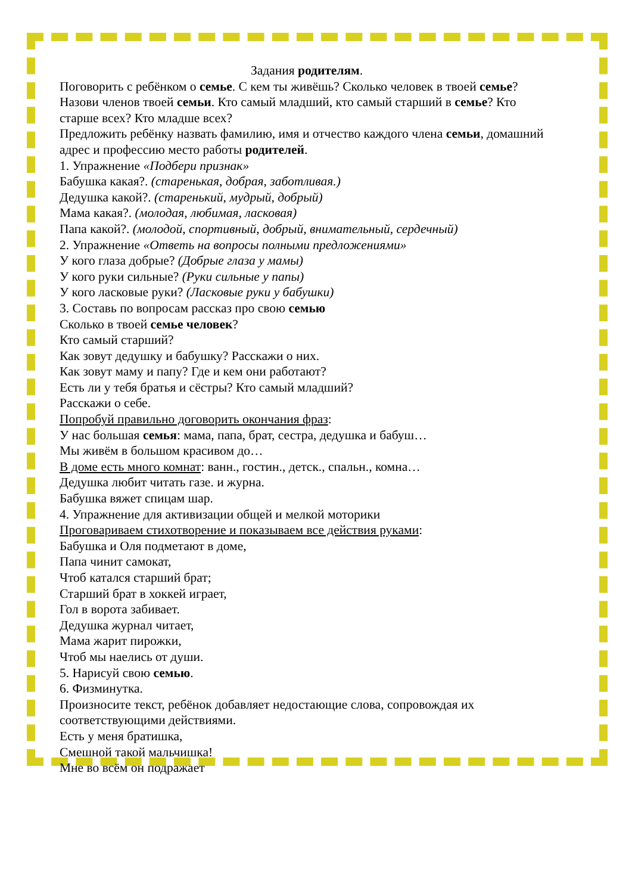Задания родителям.
Поговорить с ребёнком о семье. С кем ты живёшь? Сколько человек в твоей семье? Назови членов твоей семьи. Кто самый младший, кто самый старший в семье? Кто старше всех? Кто младше всех?
Предложить ребёнку назвать фамилию, имя и отчество каждого члена семьи, домашний адрес и профессию место работы родителей.
1. Упражнение «Подбери признак»
Бабушка какая?. (старенькая, добрая, заботливая.)
Дедушка какой?. (старенький, мудрый, добрый)
Мама какая?. (молодая, любимая, ласковая)
Папа какой?. (молодой, спортивный, добрый, внимательный, сердечный)
2. Упражнение «Ответь на вопросы полными предложениями»
У кого глаза добрые? (Добрые глаза у мамы)
У кого руки сильные? (Руки сильные у папы)
У кого ласковые руки? (Ласковые руки у бабушки)
3. Составь по вопросам рассказ про свою семью
Сколько в твоей семье человек?
Кто самый старший?
Как зовут дедушку и бабушку? Расскажи о них.
Как зовут маму и папу? Где и кем они работают?
Есть ли у тебя братья и сёстры? Кто самый младший?
Расскажи о себе.
Попробуй правильно договорить окончания фраз:
У нас большая семья: мама, папа, брат, сестра, дедушка и бабуш…
Мы живём в большом красивом до…
В доме есть много комнат: ванн., гостин., детск., спальн., комна…
Дедушка любит читать газе. и журна.
Бабушка вяжет спицам шар.
4. Упражнение для активизации общей и мелкой моторики
Проговариваем стихотворение и показываем все действия руками:
Бабушка и Оля подметают в доме,
Папа чинит самокат,
Чтоб катался старший брат;
Старший брат в хоккей играет,
Гол в ворота забивает.
Дедушка журнал читает,
Мама жарит пирожки,
Чтоб мы наелись от души.
5. Нарисуй свою семью.
6. Физминутка.
Произносите текст, ребёнок добавляет недостающие слова, сопровождая их соответствующими действиями.
Есть у меня братишка,
Смешной такой мальчишка!
Мне во всём он подражает